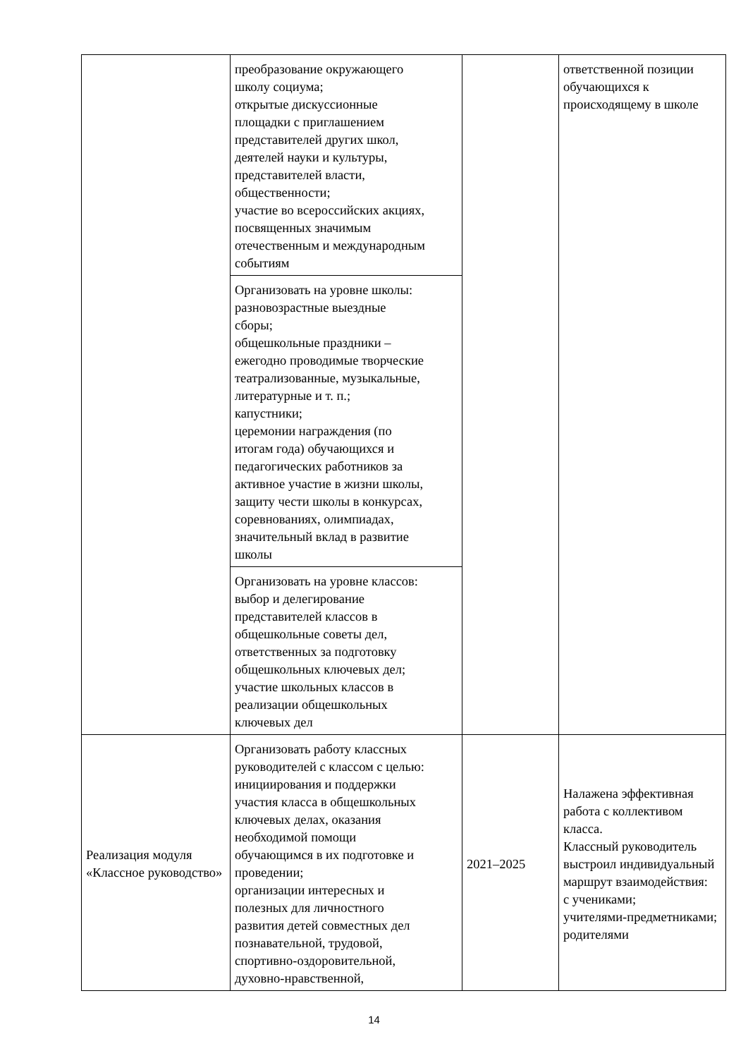| | преобразование окружающего школу социума; открытые дискуссионные площадки с приглашением представителей других школ, деятелей науки и культуры, представителей власти, общественности; участие во всероссийских акциях, посвященных значимым отечественным и международным событиям | | ответственной позиции обучающихся к происходящему в школе |
| | Организовать на уровне школы: разновозрастные выездные сборы; общешкольные праздники – ежегодно проводимые творческие театрализованные, музыкальные, литературные и т. п.; капустники; церемонии награждения (по итогам года) обучающихся и педагогических работников за активное участие в жизни школы, защиту чести школы в конкурсах, соревнованиях, олимпиадах, значительный вклад в развитие школы | | |
| | Организовать на уровне классов: выбор и делегирование представителей классов в общешкольные советы дел, ответственных за подготовку общешкольных ключевых дел; участие школьных классов в реализации общешкольных ключевых дел | | |
| Реализация модуля «Классное руководство» | Организовать работу классных руководителей с классом с целью: инициирования и поддержки участия класса в общешкольных ключевых делах, оказания необходимой помощи обучающимся в их подготовке и проведении; организации интересных и полезных для личностного развития детей совместных дел познавательной, трудовой, спортивно-оздоровительной, духовно-нравственной, | 2021–2025 | Налажена эффективная работа с коллективом класса. Классный руководитель выстроил индивидуальный маршрут взаимодействия: с учениками; учителями-предметниками; родителями |
14